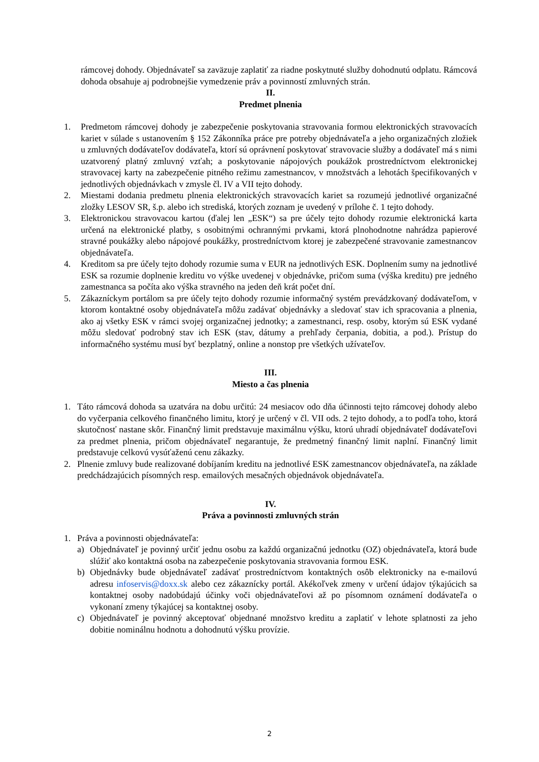rámcovej dohody. Objednávateľ sa zaväzuje zaplatiť za riadne poskytnuté služby dohodnutú odplatu. Rámcová dohoda obsahuje aj podrobnejšie vymedzenie práv a povinností zmluvných strán.
II.
Predmet plnenia
1. Predmetom rámcovej dohody je zabezpečenie poskytovania stravovania formou elektronických stravovacích kariet v súlade s ustanovením § 152 Zákonníka práce pre potreby objednávateľa a jeho organizačných zložiek u zmluvných dodávateľov dodávateľa, ktorí sú oprávnení poskytovať stravovacie služby a dodávateľ má s nimi uzatvorený platný zmluvný vzťah; a poskytovanie nápojových poukážok prostredníctvom elektronickej stravovacej karty na zabezpečenie pitného režimu zamestnancov, v množstvách a lehotách špecifikovaných v jednotlivých objednávkach v zmysle čl. IV a VII tejto dohody.
2. Miestami dodania predmetu plnenia elektronických stravovacích kariet sa rozumejú jednotlivé organizačné zložky LESOV SR, š.p. alebo ich strediská, ktorých zoznam je uvedený v prílohe č. 1 tejto dohody.
3. Elektronickou stravovacou kartou (ďalej len „ESK“) sa pre účely tejto dohody rozumie elektronická karta určená na elektronické platby, s osobitnými ochrannými prvkami, ktorá plnohodnotne nahrádza papierové stravné poukážky alebo nápojové poukážky, prostredníctvom ktorej je zabezpečené stravovanie zamestnancov objednávateľa.
4. Kreditom sa pre účely tejto dohody rozumie suma v EUR na jednotlivých ESK. Doplnením sumy na jednotlivé ESK sa rozumie doplnenie kreditu vo výške uvedenej v objednávke, pričom suma (výška kreditu) pre jedného zamestnanca sa počíta ako výška stravného na jeden deň krát počet dní.
5. Zákazníckym portálom sa pre účely tejto dohody rozumie informačný systém prevádzkovaný dodávateľom, v ktorom kontaktné osoby objednávateľa môžu zadávať objednávky a sledovať stav ich spracovania a plnenia, ako aj všetky ESK v rámci svojej organizačnej jednotky; a zamestnanci, resp. osoby, ktorým sú ESK vydané môžu sledovať podrobný stav ich ESK (stav, dátumy a prehľady čerpania, dobitia, a pod.). Prístup do informačného systému musí byť bezplatný, online a nonstop pre všetkých užívateľov.
III.
Miesto a čas plnenia
1. Táto rámcová dohoda sa uzatvára na dobu určitú: 24 mesiacov odo dňa účinnosti tejto rámcovej dohody alebo do vyčerpania celkového finančného limitu, ktorý je určený v čl. VII ods. 2 tejto dohody, a to podľa toho, ktorá skutočnosť nastane skôr. Finančný limit predstavuje maximálnu výšku, ktorú uhradí objednávateľ dodávateľovi za predmet plnenia, pričom objednávateľ negarantuje, že predmetný finančný limit naplní. Finančný limit predstavuje celkovú vysúťaženú cenu zákazky.
2. Plnenie zmluvy bude realizované dobíjaním kreditu na jednotlivé ESK zamestnancov objednávateľa, na základe predchádzajúcich písomných resp. emailových mesačných objednávok objednávateľa.
IV.
Práva a povinnosti zmluvných strán
1. Práva a povinnosti objednávateľa:
a) Objednávateľ je povinný určiť jednu osobu za každú organizačnú jednotku (OZ) objednávateľa, ktorá bude slúžiť ako kontaktná osoba na zabezpečenie poskytovania stravovania formou ESK.
b) Objednávky bude objednávateľ zadávať prostredníctvom kontaktných osôb elektronicky na e-mailovú adresu infoservis@doxx.sk alebo cez zákaznícky portál. Akékoľvek zmeny v určení údajov týkajúcich sa kontaktnej osoby nadobúdajú účinky voči objednávateľovi až po písomnom oznámení dodávateľa o vykonaní zmeny týkajúcej sa kontaktnej osoby.
c) Objednávateľ je povinný akceptovať objednané množstvo kreditu a zaplatiť v lehote splatnosti za jeho dobitie nominálnu hodnotu a dohodnutú výšku provízie.
2